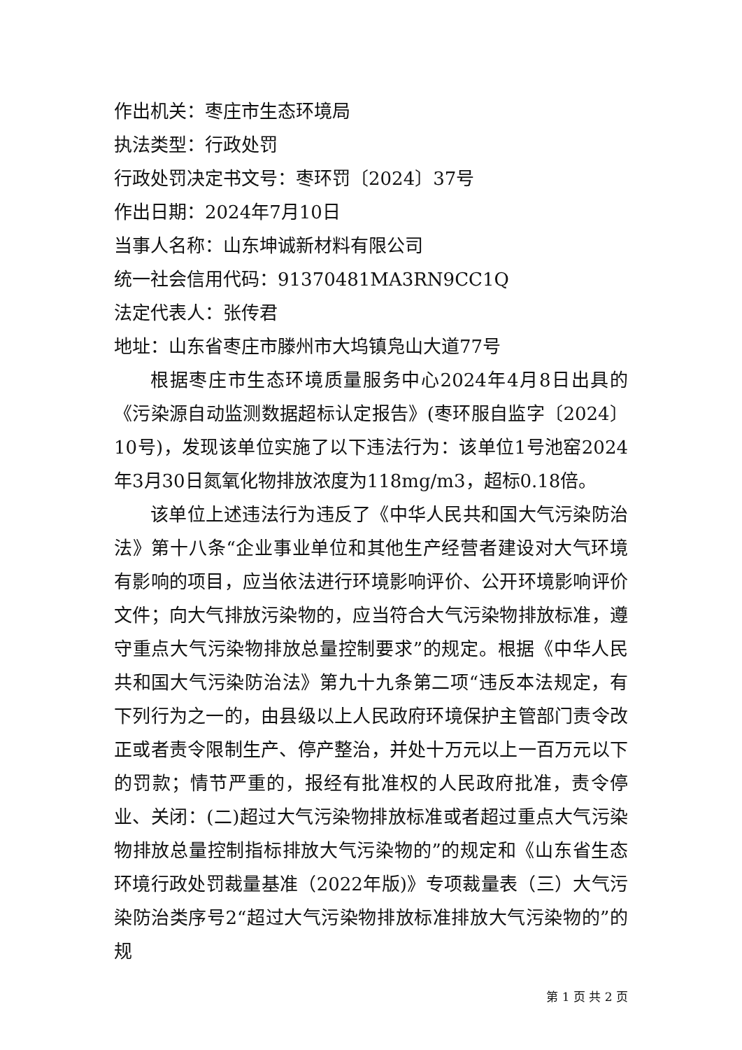作出机关：枣庄市生态环境局
执法类型：行政处罚
行政处罚决定书文号：枣环罚〔2024〕37号
作出日期：2024年7月10日
当事人名称：山东坤诚新材料有限公司
统一社会信用代码：91370481MA3RN9CC1Q
法定代表人：张传君
地址：山东省枣庄市滕州市大坞镇凫山大道77号
根据枣庄市生态环境质量服务中心2024年4月8日出具的《污染源自动监测数据超标认定报告》(枣环服自监字〔2024〕10号)，发现该单位实施了以下违法行为：该单位1号池窑2024年3月30日氮氧化物排放浓度为118mg/m3，超标0.18倍。
该单位上述违法行为违反了《中华人民共和国大气污染防治法》第十八条“企业事业单位和其他生产经营者建设对大气环境有影响的项目，应当依法进行环境影响评价、公开环境影响评价文件；向大气排放污染物的，应当符合大气污染物排放标准，遵守重点大气污染物排放总量控制要求”的规定。根据《中华人民共和国大气污染防治法》第九十九条第二项“违反本法规定，有下列行为之一的，由县级以上人民政府环境保护主管部门责令改正或者责令限制生产、停产整治，并处十万元以上一百万元以下的罚款；情节严重的，报经有批准权的人民政府批准，责令停业、关闭：(二)超过大气污染物排放标准或者超过重点大气污染物排放总量控制指标排放大气污染物的”的规定和《山东省生态环境行政处罚裁量基准（2022年版)》专项裁量表（三）大气污染防治类序号2“超过大气污染物排放标准排放大气污染物的”的规
第 1 页 共 2 页